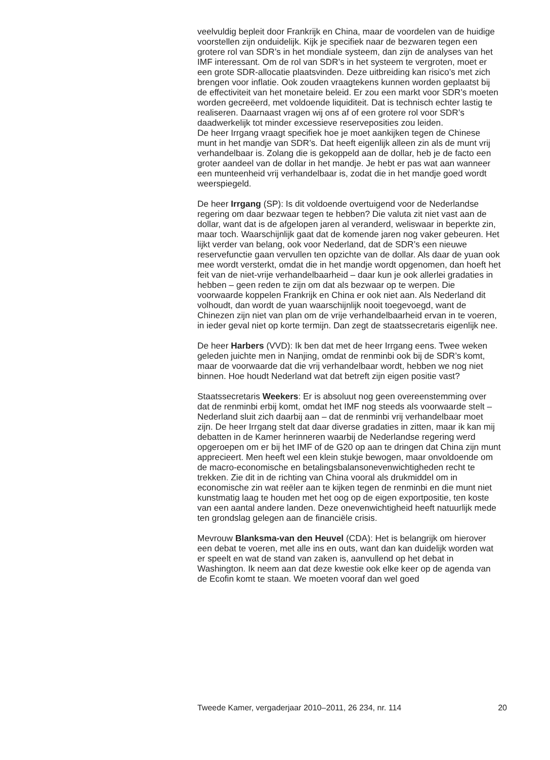veelvuldig bepleit door Frankrijk en China, maar de voordelen van de huidige voorstellen zijn onduidelijk. Kijk je specifiek naar de bezwaren tegen een grotere rol van SDR’s in het mondiale systeem, dan zijn de analyses van het IMF interessant. Om de rol van SDR’s in het systeem te vergroten, moet er een grote SDR-allocatie plaatsvinden. Deze uitbreiding kan risico’s met zich brengen voor inflatie. Ook zouden vraagtekens kunnen worden geplaatst bij de effectiviteit van het monetaire beleid. Er zou een markt voor SDR’s moeten worden gecreëerd, met voldoende liquiditeit. Dat is technisch echter lastig te realiseren. Daarnaast vragen wij ons af of een grotere rol voor SDR’s daadwerkelijk tot minder excessieve reserveposities zou leiden.
De heer Irrgang vraagt specifiek hoe je moet aankijken tegen de Chinese munt in het mandje van SDR’s. Dat heeft eigenlijk alleen zin als de munt vrij verhandelbaar is. Zolang die is gekoppeld aan de dollar, heb je de facto een groter aandeel van de dollar in het mandje. Je hebt er pas wat aan wanneer een munteenheid vrij verhandelbaar is, zodat die in het mandje goed wordt weerspiegeld.
De heer Irrgang (SP): Is dit voldoende overtuigend voor de Nederlandse regering om daar bezwaar tegen te hebben? Die valuta zit niet vast aan de dollar, want dat is de afgelopen jaren al veranderd, weliswaar in beperkte zin, maar toch. Waarschijnlijk gaat dat de komende jaren nog vaker gebeuren. Het lijkt verder van belang, ook voor Nederland, dat de SDR’s een nieuwe reservefunctie gaan vervullen ten opzichte van de dollar. Als daar de yuan ook mee wordt versterkt, omdat die in het mandje wordt opgenomen, dan hoeft het feit van de niet-vrije verhandelbaarheid – daar kun je ook allerlei gradaties in hebben – geen reden te zijn om dat als bezwaar op te werpen. Die voorwaarde koppelen Frankrijk en China er ook niet aan. Als Nederland dit volhoudt, dan wordt de yuan waarschijnlijk nooit toegevoegd, want de Chinezen zijn niet van plan om de vrije verhandelbaarheid ervan in te voeren, in ieder geval niet op korte termijn. Dan zegt de staatssecretaris eigenlijk nee.
De heer Harbers (VVD): Ik ben dat met de heer Irrgang eens. Twee weken geleden juichte men in Nanjing, omdat de renminbi ook bij de SDR’s komt, maar de voorwaarde dat die vrij verhandelbaar wordt, hebben we nog niet binnen. Hoe houdt Nederland wat dat betreft zijn eigen positie vast?
Staatssecretaris Weekers: Er is absoluut nog geen overeenstemming over dat de renminbi erbij komt, omdat het IMF nog steeds als voorwaarde stelt – Nederland sluit zich daarbij aan – dat de renminbi vrij verhandelbaar moet zijn. De heer Irrgang stelt dat daar diverse gradaties in zitten, maar ik kan mij debatten in de Kamer herinneren waarbij de Nederlandse regering werd opgeroepen om er bij het IMF of de G20 op aan te dringen dat China zijn munt apprecieert. Men heeft wel een klein stukje bewogen, maar onvoldoende om de macro-economische en betalingsbalansonevenwichtigheden recht te trekken. Zie dit in de richting van China vooral als drukmiddel om in economische zin wat reëler aan te kijken tegen de renminbi en die munt niet kunstmatig laag te houden met het oog op de eigen exportpositie, ten koste van een aantal andere landen. Deze onevenwichtigheid heeft natuurlijk mede ten grondslag gelegen aan de financiële crisis.
Mevrouw Blanksma-van den Heuvel (CDA): Het is belangrijk om hierover een debat te voeren, met alle ins en outs, want dan kan duidelijk worden wat er speelt en wat de stand van zaken is, aanvullend op het debat in Washington. Ik neem aan dat deze kwestie ook elke keer op de agenda van de Ecofin komt te staan. We moeten vooraf dan wel goed
Tweede Kamer, vergaderjaar 2010–2011, 26 234, nr. 114 20